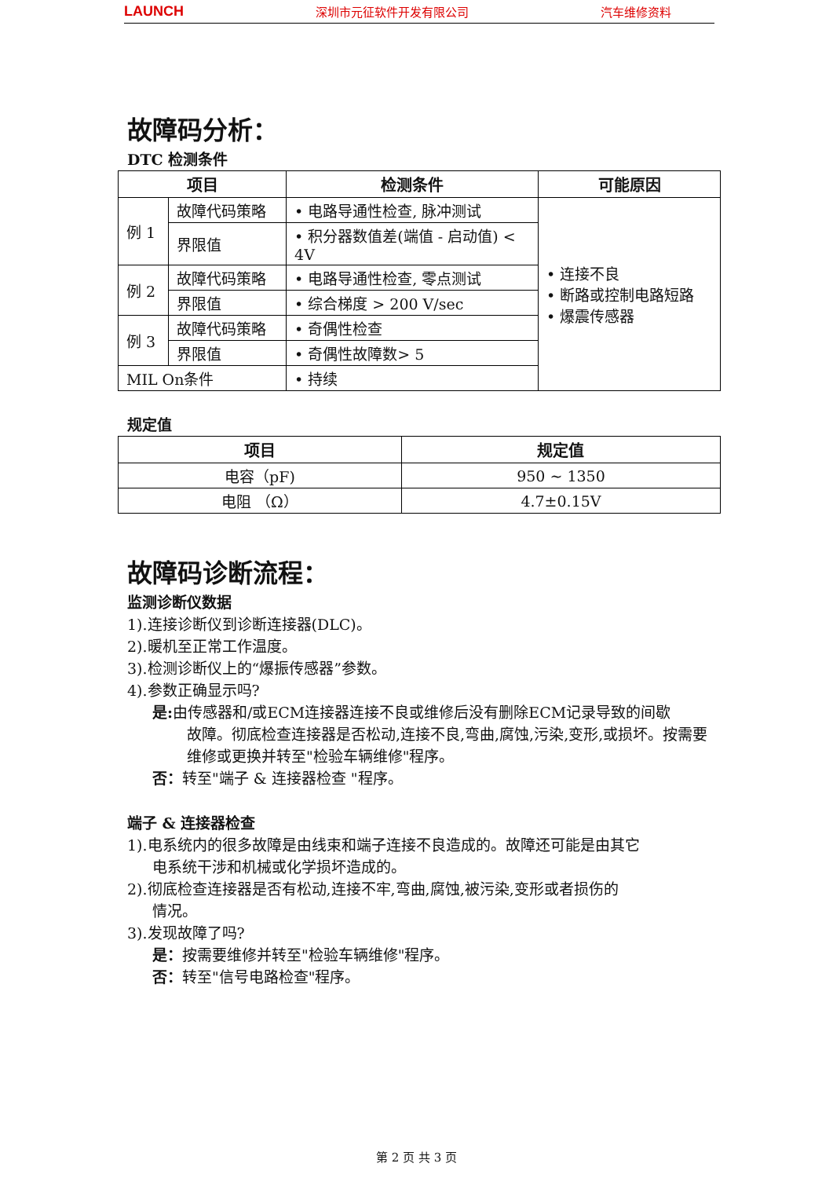LAUNCH 深圳市元征软件开发有限公司 汽车维修资料
故障码分析：
DTC 检测条件
| 项目 | | 检测条件 | 可能原因 |
| --- | --- | --- | --- |
| 例 1 | 故障代码策略 | • 电路导通性检查, 脉冲测试 | • 连接不良 • 断路或控制电路短路 • 爆震传感器 |
| | 界限值 | • 积分器数值差(端值 - 启动值) < 4V | |
| 例 2 | 故障代码策略 | • 电路导通性检查, 零点测试 | |
| | 界限值 | • 综合梯度 > 200 V/sec | |
| 例 3 | 故障代码策略 | • 奇偶性检查 | |
| | 界限值 | • 奇偶性故障数> 5 | |
| MIL On条件 | | • 持续 | |
规定值
| 项目 | 规定值 |
| --- | --- |
| 电容（pF) | 950 ~ 1350 |
| 电阻 （Ω） | 4.7±0.15V |
故障码诊断流程：
监测诊断仪数据
1).连接诊断仪到诊断连接器(DLC)。
2).暖机至正常工作温度。
3).检测诊断仪上的“爆振传感器”参数。
4).参数正确显示吗?
是: 由传感器和/或ECM连接器连接不良或维修后没有删除ECM记录导致的间歇
故障。彻底检查连接器是否松动,连接不良,弯曲,腐蚀,污染,变形,或损坏。按需要维修或更换并转至"检验车辆维修"程序。
否：转至"端子 & 连接器检查 "程序。
端子 & 连接器检查
1).电系统内的很多故障是由线束和端子连接不良造成的。故障还可能是由其它
电系统干涉和机械或化学损坏造成的。
2).彻底检查连接器是否有松动,连接不牢,弯曲,腐蚀,被污染,变形或者损伤的
情况。
3).发现故障了吗?
是：按需要维修并转至"检验车辆维修"程序。
否：转至"信号电路检查"程序。
第 2 页 共 3 页